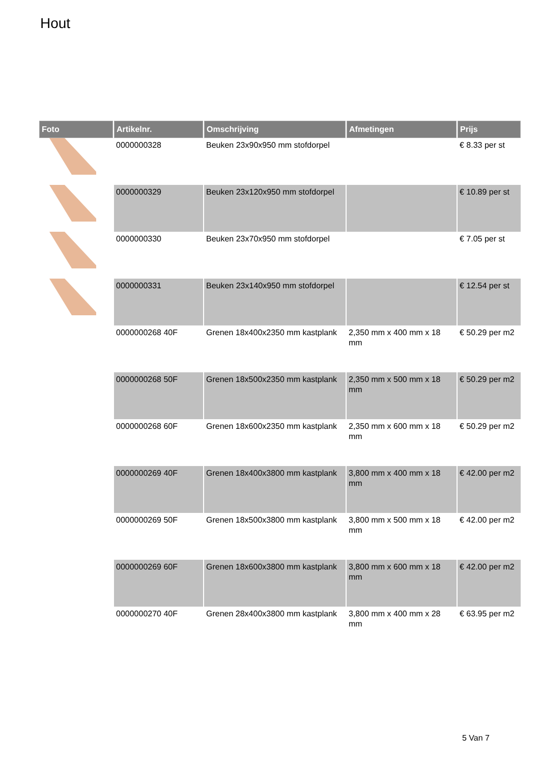Hout
| Foto | Artikelnr. | Omschrijving | Afmetingen | Prijs |
| --- | --- | --- | --- | --- |
| | 0000000328 | Beuken 23x90x950 mm stofdorpel | | € 8.33 per st |
| | 0000000329 | Beuken 23x120x950 mm stofdorpel | | € 10.89 per st |
| | 0000000330 | Beuken 23x70x950 mm stofdorpel | | € 7.05 per st |
| | 0000000331 | Beuken 23x140x950 mm stofdorpel | | € 12.54 per st |
| | 0000000268 40F | Grenen 18x400x2350 mm kastplank | 2,350 mm x 400 mm x 18 mm | € 50.29 per m2 |
| | 0000000268 50F | Grenen 18x500x2350 mm kastplank | 2,350 mm x 500 mm x 18 mm | € 50.29 per m2 |
| | 0000000268 60F | Grenen 18x600x2350 mm kastplank | 2,350 mm x 600 mm x 18 mm | € 50.29 per m2 |
| | 0000000269 40F | Grenen 18x400x3800 mm kastplank | 3,800 mm x 400 mm x 18 mm | € 42.00 per m2 |
| | 0000000269 50F | Grenen 18x500x3800 mm kastplank | 3,800 mm x 500 mm x 18 mm | € 42.00 per m2 |
| | 0000000269 60F | Grenen 18x600x3800 mm kastplank | 3,800 mm x 600 mm x 18 mm | € 42.00 per m2 |
| | 0000000270 40F | Grenen 28x400x3800 mm kastplank | 3,800 mm x 400 mm x 28 mm | € 63.95 per m2 |
5 Van 7